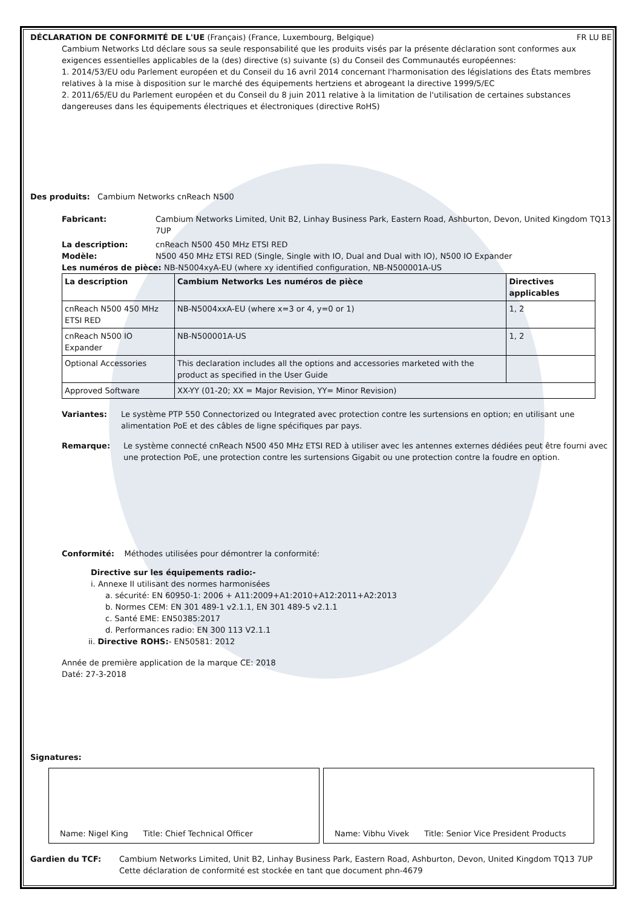DÉCLARATION DE CONFORMITÉ DE L'UE (Français) (France, Luxembourg, Belgique) FR LU BE
Cambium Networks Ltd déclare sous sa seule responsabilité que les produits visés par la présente déclaration sont conformes aux exigences essentielles applicables de la (des) directive (s) suivante (s) du Conseil des Communautés européennes:
1. 2014/53/EU odu Parlement européen et du Conseil du 16 avril 2014 concernant l'harmonisation des législations des États membres relatives à la mise à disposition sur le marché des équipements hertziens et abrogeant la directive 1999/5/EC
2. 2011/65/EU du Parlement européen et du Conseil du 8 juin 2011 relative à la limitation de l'utilisation de certaines substances dangereuses dans les équipements électriques et électroniques (directive RoHS)
Des produits: Cambium Networks cnReach N500
Fabricant: Cambium Networks Limited, Unit B2, Linhay Business Park, Eastern Road, Ashburton, Devon, United Kingdom TQ13 7UP
La description: cnReach N500 450 MHz ETSI RED
Modèle: N500 450 MHz ETSI RED (Single, Single with IO, Dual and Dual with IO), N500 IO Expander
Les numéros de pièce: NB-N5004xyA-EU (where xy identified configuration, NB-N500001A-US
| La description | Cambium Networks Les numéros de pièce | Directives applicables |
| --- | --- | --- |
| cnReach N500 450 MHz ETSI RED | NB-N5004xxA-EU (where x=3 or 4, y=0 or 1) | 1, 2 |
| cnReach N500 IO Expander | NB-N500001A-US | 1, 2 |
| Optional Accessories | This declaration includes all the options and accessories marketed with the product as specified in the User Guide | |
| Approved Software | XX-YY (01-20; XX = Major Revision, YY= Minor Revision) | |
Variantes: Le système PTP 550 Connectorized ou Integrated avec protection contre les surtensions en option; en utilisant une alimentation PoE et des câbles de ligne spécifiques par pays.
Remarque: Le système connecté cnReach N500 450 MHz ETSI RED à utiliser avec les antennes externes dédiées peut être fourni avec une protection PoE, une protection contre les surtensions Gigabit ou une protection contre la foudre en option.
Conformité: Méthodes utilisées pour démontrer la conformité:
Directive sur les équipements radio:-
i. Annexe II utilisant des normes harmonisées
a. sécurité: EN 60950-1: 2006 + A11:2009+A1:2010+A12:2011+A2:2013
b. Normes CEM: EN 301 489-1 v2.1.1, EN 301 489-5 v2.1.1
c. Santé EME: EN50385:2017
d. Performances radio: EN 300 113 V2.1.1
ii. Directive ROHS:- EN50581: 2012
Année de première application de la marque CE: 2018
Daté: 27-3-2018
Signatures:
Name: Nigel King Title: Chief Technical Officer Name: Vibhu Vivek Title: Senior Vice President Products
Gardien du TCF: Cambium Networks Limited, Unit B2, Linhay Business Park, Eastern Road, Ashburton, Devon, United Kingdom TQ13 7UP
Cette déclaration de conformité est stockée en tant que document phn-4679